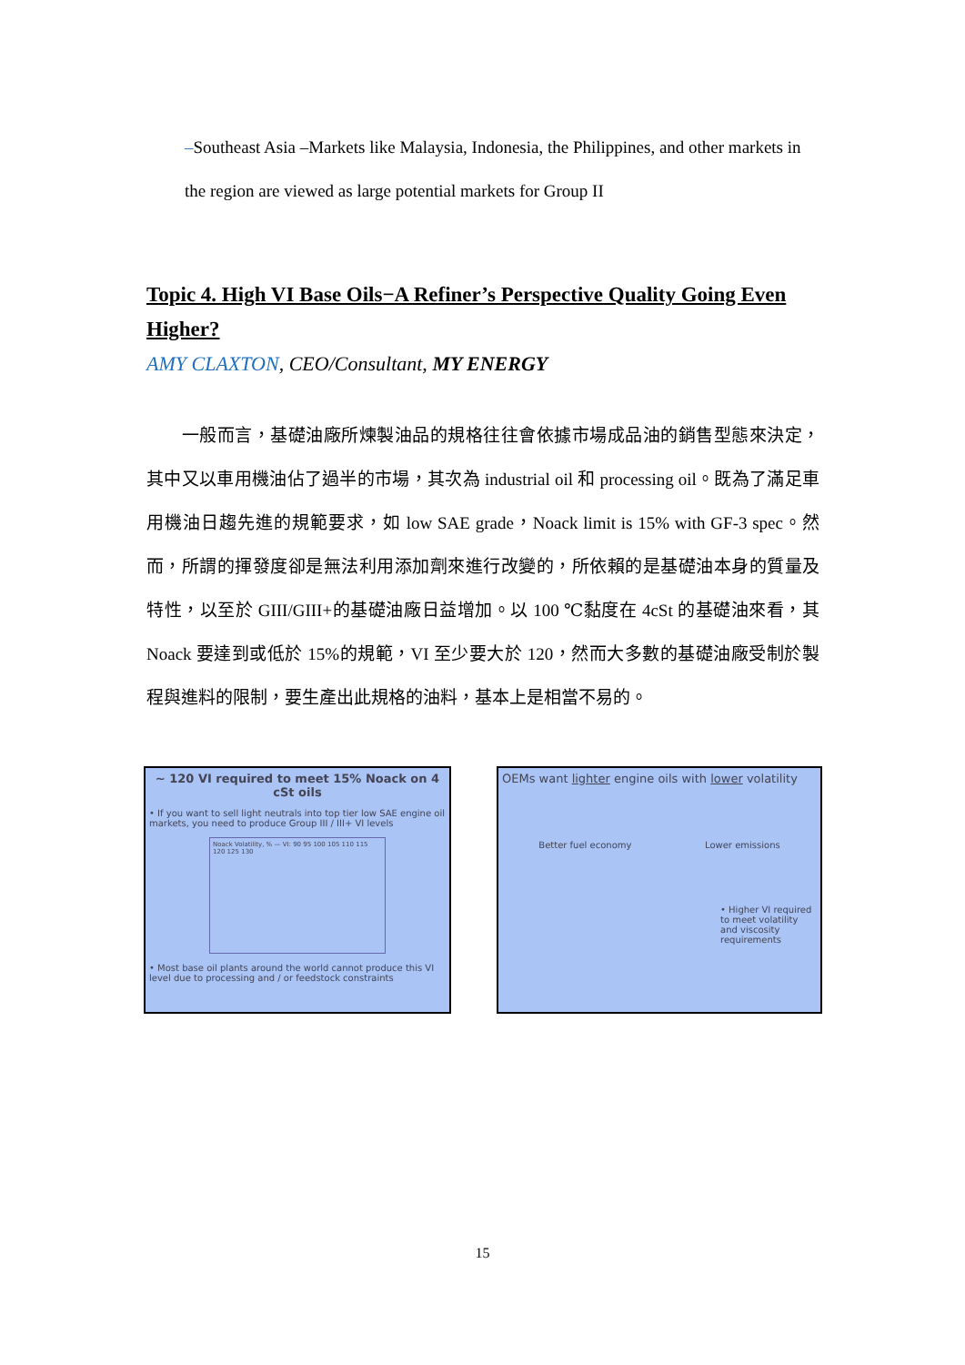–Southeast Asia –Markets like Malaysia, Indonesia, the Philippines, and other markets in the region are viewed as large potential markets for Group II
Topic 4. High VI Base Oils−A Refiner’s Perspective Quality Going Even Higher?
AMY CLAXTON, CEO/Consultant, MY ENERGY
　　一般而言，基礎油廠所煉製油品的規格往往會依據市場成品油的銷售型態來決定，其中又以車用機油佔了過半的市場，其次為 industrial oil 和 processing oil。既為了滿足車用機油日趨先進的規範要求，如 low SAE grade，Noack limit is 15% with GF-3 spec。然而，所謂的揮發度卻是無法利用添加劑來進行改變的，所依賴的是基礎油本身的質量及特性，以至於 GIII/GIII+的基礎油廠日益增加。以 100 ℃黏度在 4cSt 的基礎油來看，其 Noack 要達到或低於 15%的規範，VI 至少要大於 120，然而大多數的基礎油廠受制於製程與進料的限制，要生產出此規格的油料，基本上是相當不易的。
~ 120 VI required to meet 15% Noack on 4 cSt oils
• If you want to sell light neutrals into top tier low SAE engine oil markets, you need to produce Group III / III+ VI levels
Noack Volatility, % — VI: 90 95 100 105 110 115 120 125 130
• Most base oil plants around the world cannot produce this VI level due to processing and / or feedstock constraints
OEMs want lighter engine oils with lower volatility
Better fuel economy Lower emissions
• Higher VI required to meet volatility and viscosity requirements
15